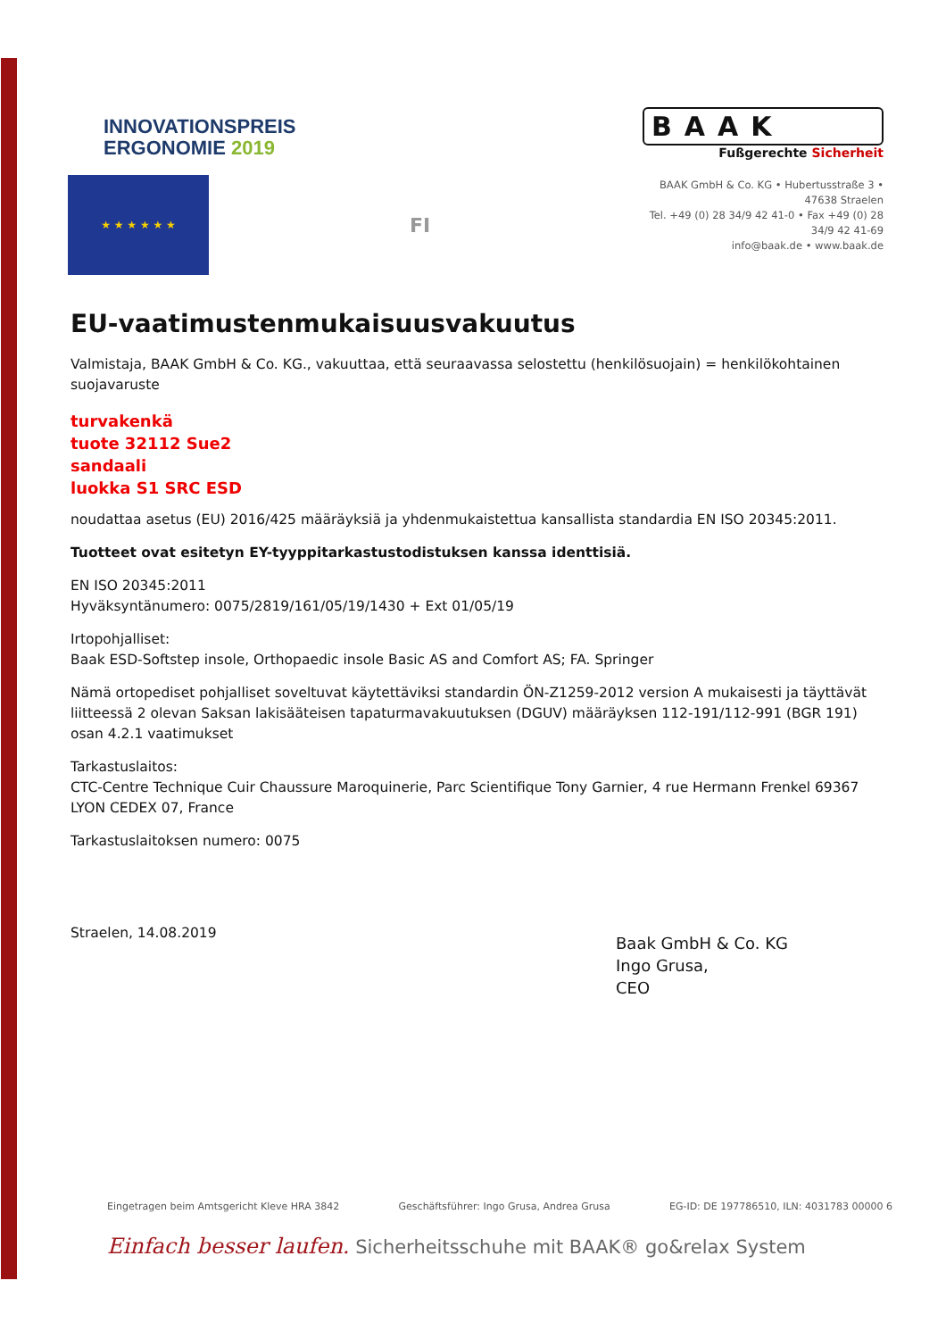INNOVATIONSPREIS
ERGONOMIE 2019
★ ★ ★ ★ ★ ★
FI
BAAK
Fußgerechte Sicherheit
BAAK GmbH & Co. KG • Hubertusstraße 3 • 47638 Straelen
Tel. +49 (0) 28 34/9 42 41-0 • Fax +49 (0) 28 34/9 42 41-69
info@baak.de • www.baak.de
EU-vaatimustenmukaisuusvakuutus
Valmistaja, BAAK GmbH & Co. KG., vakuuttaa, että seuraavassa selostettu (henkilösuojain) = henkilökohtainen suojavaruste
turvakenkä
tuote 32112 Sue2
sandaali
luokka S1 SRC ESD
noudattaa asetus (EU) 2016/425 määräyksiä ja yhdenmukaistettua kansallista standardia EN ISO 20345:2011.
Tuotteet ovat esitetyn EY-tyyppitarkastustodistuksen kanssa identtisiä.
EN ISO 20345:2011
Hyväksyntänumero: 0075/2819/161/05/19/1430 + Ext 01/05/19
Irtopohjalliset:
Baak ESD-Softstep insole, Orthopaedic insole Basic AS and Comfort AS; FA. Springer
Nämä ortopediset pohjalliset soveltuvat käytettäviksi standardin ÖN-Z1259-2012 version A mukaisesti ja täyttävät liitteessä 2 olevan Saksan lakisääteisen tapaturmavakuutuksen (DGUV) määräyksen 112-191/112-991 (BGR 191) osan 4.2.1 vaatimukset
Tarkastuslaitos:
CTC-Centre Technique Cuir Chaussure Maroquinerie, Parc Scientifique Tony Garnier, 4 rue Hermann Frenkel 69367 LYON CEDEX 07, France
Tarkastuslaitoksen numero: 0075
Straelen, 14.08.2019
Baak GmbH & Co. KG
Ingo Grusa,
CEO
Eingetragen beim Amtsgericht Kleve HRA 3842 Geschäftsführer: Ingo Grusa, Andrea Grusa EG-ID: DE 197786510, ILN: 4031783 00000 6
Einfach besser laufen. Sicherheitsschuhe mit BAAK® go&relax System